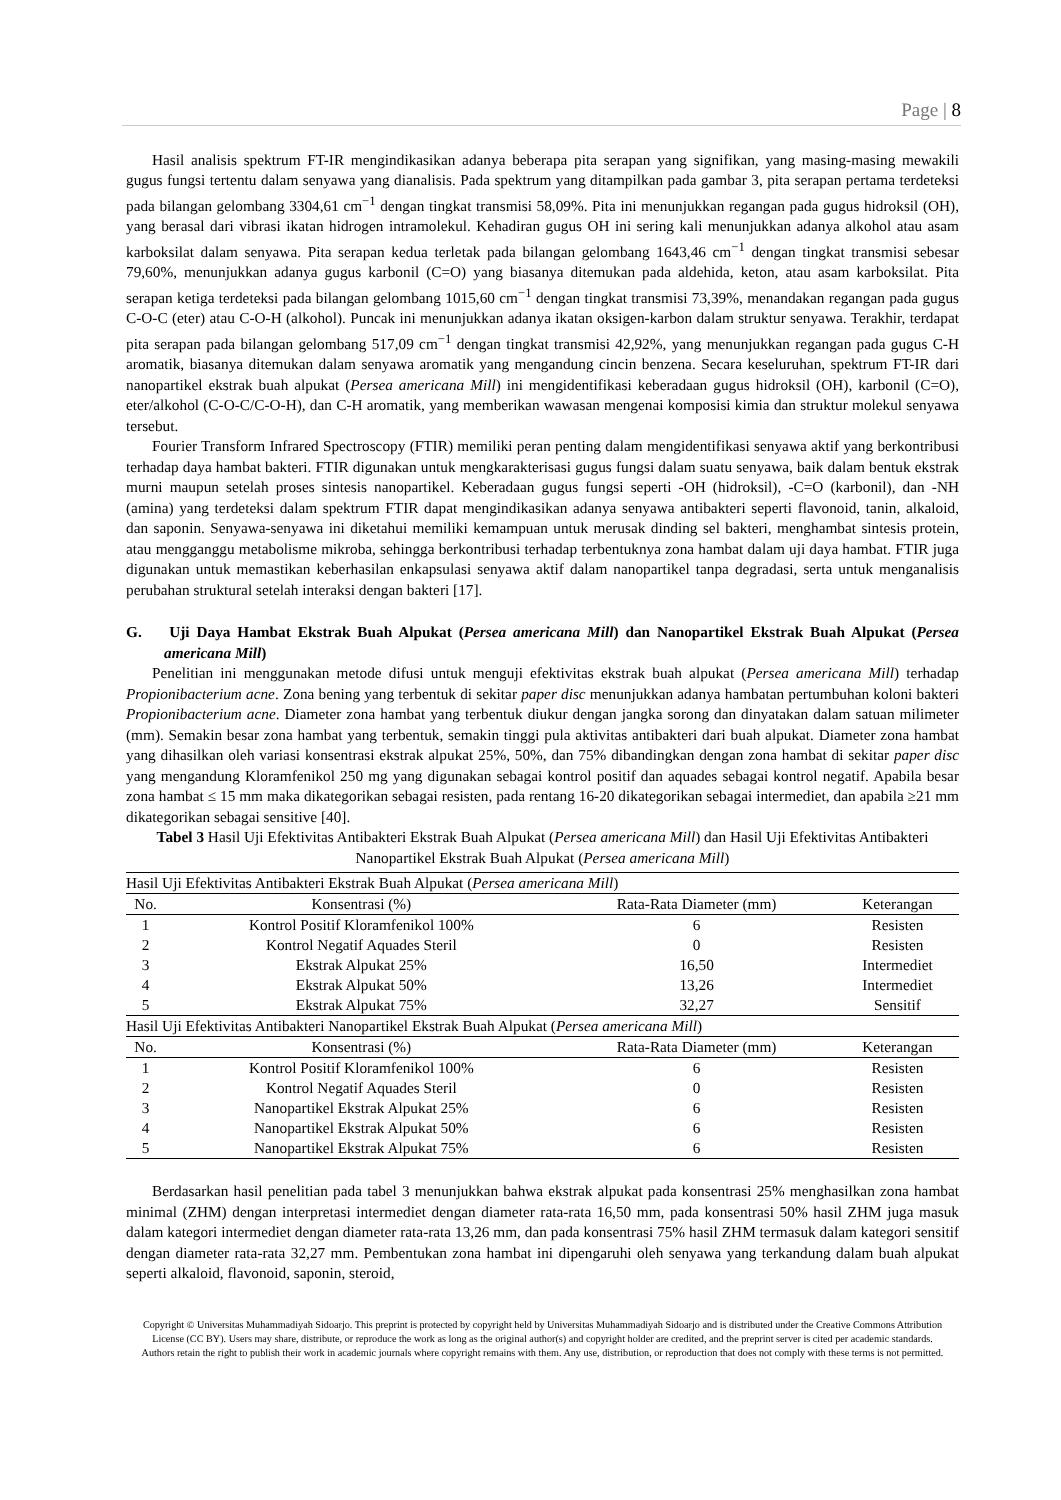Page | 8
Hasil analisis spektrum FT-IR mengindikasikan adanya beberapa pita serapan yang signifikan, yang masing-masing mewakili gugus fungsi tertentu dalam senyawa yang dianalisis. Pada spektrum yang ditampilkan pada gambar 3, pita serapan pertama terdeteksi pada bilangan gelombang 3304,61 cm<sup>−1</sup> dengan tingkat transmisi 58,09%. Pita ini menunjukkan regangan pada gugus hidroksil (OH), yang berasal dari vibrasi ikatan hidrogen intramolekul. Kehadiran gugus OH ini sering kali menunjukkan adanya alkohol atau asam karboksilat dalam senyawa. Pita serapan kedua terletak pada bilangan gelombang 1643,46 cm<sup>−1</sup> dengan tingkat transmisi sebesar 79,60%, menunjukkan adanya gugus karbonil (C=O) yang biasanya ditemukan pada aldehida, keton, atau asam karboksilat. Pita serapan ketiga terdeteksi pada bilangan gelombang 1015,60 cm<sup>−1</sup> dengan tingkat transmisi 73,39%, menandakan regangan pada gugus C-O-C (eter) atau C-O-H (alkohol). Puncak ini menunjukkan adanya ikatan oksigen-karbon dalam struktur senyawa. Terakhir, terdapat pita serapan pada bilangan gelombang 517,09 cm<sup>−1</sup> dengan tingkat transmisi 42,92%, yang menunjukkan regangan pada gugus C-H aromatik, biasanya ditemukan dalam senyawa aromatik yang mengandung cincin benzena. Secara keseluruhan, spektrum FT-IR dari nanopartikel ekstrak buah alpukat (Persea americana Mill) ini mengidentifikasi keberadaan gugus hidroksil (OH), karbonil (C=O), eter/alkohol (C-O-C/C-O-H), dan C-H aromatik, yang memberikan wawasan mengenai komposisi kimia dan struktur molekul senyawa tersebut.
Fourier Transform Infrared Spectroscopy (FTIR) memiliki peran penting dalam mengidentifikasi senyawa aktif yang berkontribusi terhadap daya hambat bakteri. FTIR digunakan untuk mengkarakterisasi gugus fungsi dalam suatu senyawa, baik dalam bentuk ekstrak murni maupun setelah proses sintesis nanopartikel. Keberadaan gugus fungsi seperti -OH (hidroksil), -C=O (karbonil), dan -NH (amina) yang terdeteksi dalam spektrum FTIR dapat mengindikasikan adanya senyawa antibakteri seperti flavonoid, tanin, alkaloid, dan saponin. Senyawa-senyawa ini diketahui memiliki kemampuan untuk merusak dinding sel bakteri, menghambat sintesis protein, atau mengganggu metabolisme mikroba, sehingga berkontribusi terhadap terbentuknya zona hambat dalam uji daya hambat. FTIR juga digunakan untuk memastikan keberhasilan enkapsulasi senyawa aktif dalam nanopartikel tanpa degradasi, serta untuk menganalisis perubahan struktural setelah interaksi dengan bakteri [17].
G. Uji Daya Hambat Ekstrak Buah Alpukat (Persea americana Mill) dan Nanopartikel Ekstrak Buah Alpukat (Persea americana Mill)
Penelitian ini menggunakan metode difusi untuk menguji efektivitas ekstrak buah alpukat (Persea americana Mill) terhadap Propionibacterium acne. Zona bening yang terbentuk di sekitar paper disc menunjukkan adanya hambatan pertumbuhan koloni bakteri Propionibacterium acne. Diameter zona hambat yang terbentuk diukur dengan jangka sorong dan dinyatakan dalam satuan milimeter (mm). Semakin besar zona hambat yang terbentuk, semakin tinggi pula aktivitas antibakteri dari buah alpukat. Diameter zona hambat yang dihasilkan oleh variasi konsentrasi ekstrak alpukat 25%, 50%, dan 75% dibandingkan dengan zona hambat di sekitar paper disc yang mengandung Kloramfenikol 250 mg yang digunakan sebagai kontrol positif dan aquades sebagai kontrol negatif. Apabila besar zona hambat ≤ 15 mm maka dikategorikan sebagai resisten, pada rentang 16-20 dikategorikan sebagai intermediet, dan apabila ≥21 mm dikategorikan sebagai sensitive [40].
Tabel 3 Hasil Uji Efektivitas Antibakteri Ekstrak Buah Alpukat (Persea americana Mill) dan Hasil Uji Efektivitas Antibakteri Nanopartikel Ekstrak Buah Alpukat (Persea americana Mill)
| Hasil Uji Efektivitas Antibakteri Ekstrak Buah Alpukat ( Persea americana Mill ) | | | |
| No. | Konsentrasi (%) | Rata-Rata Diameter (mm) | Keterangan |
| 1 | Kontrol Positif Kloramfenikol 100% | 6 | Resisten |
| 2 | Kontrol Negatif Aquades Steril | 0 | Resisten |
| 3 | Ekstrak Alpukat 25% | 16,50 | Intermediet |
| 4 | Ekstrak Alpukat 50% | 13,26 | Intermediet |
| 5 | Ekstrak Alpukat 75% | 32,27 | Sensitif |
| Hasil Uji Efektivitas Antibakteri Nanopartikel Ekstrak Buah Alpukat ( Persea americana Mill ) | | | |
| No. | Konsentrasi (%) | Rata-Rata Diameter (mm) | Keterangan |
| 1 | Kontrol Positif Kloramfenikol 100% | 6 | Resisten |
| 2 | Kontrol Negatif Aquades Steril | 0 | Resisten |
| 3 | Nanopartikel Ekstrak Alpukat 25% | 6 | Resisten |
| 4 | Nanopartikel Ekstrak Alpukat 50% | 6 | Resisten |
| 5 | Nanopartikel Ekstrak Alpukat 75% | 6 | Resisten |
Berdasarkan hasil penelitian pada tabel 3 menunjukkan bahwa ekstrak alpukat pada konsentrasi 25% menghasilkan zona hambat minimal (ZHM) dengan interpretasi intermediet dengan diameter rata-rata 16,50 mm, pada konsentrasi 50% hasil ZHM juga masuk dalam kategori intermediet dengan diameter rata-rata 13,26 mm, dan pada konsentrasi 75% hasil ZHM termasuk dalam kategori sensitif dengan diameter rata-rata 32,27 mm. Pembentukan zona hambat ini dipengaruhi oleh senyawa yang terkandung dalam buah alpukat seperti alkaloid, flavonoid, saponin, steroid,
Copyright © Universitas Muhammadiyah Sidoarjo. This preprint is protected by copyright held by Universitas Muhammadiyah Sidoarjo and is distributed under the Creative Commons Attribution License (CC BY). Users may share, distribute, or reproduce the work as long as the original author(s) and copyright holder are credited, and the preprint server is cited per academic standards.
Authors retain the right to publish their work in academic journals where copyright remains with them. Any use, distribution, or reproduction that does not comply with these terms is not permitted.